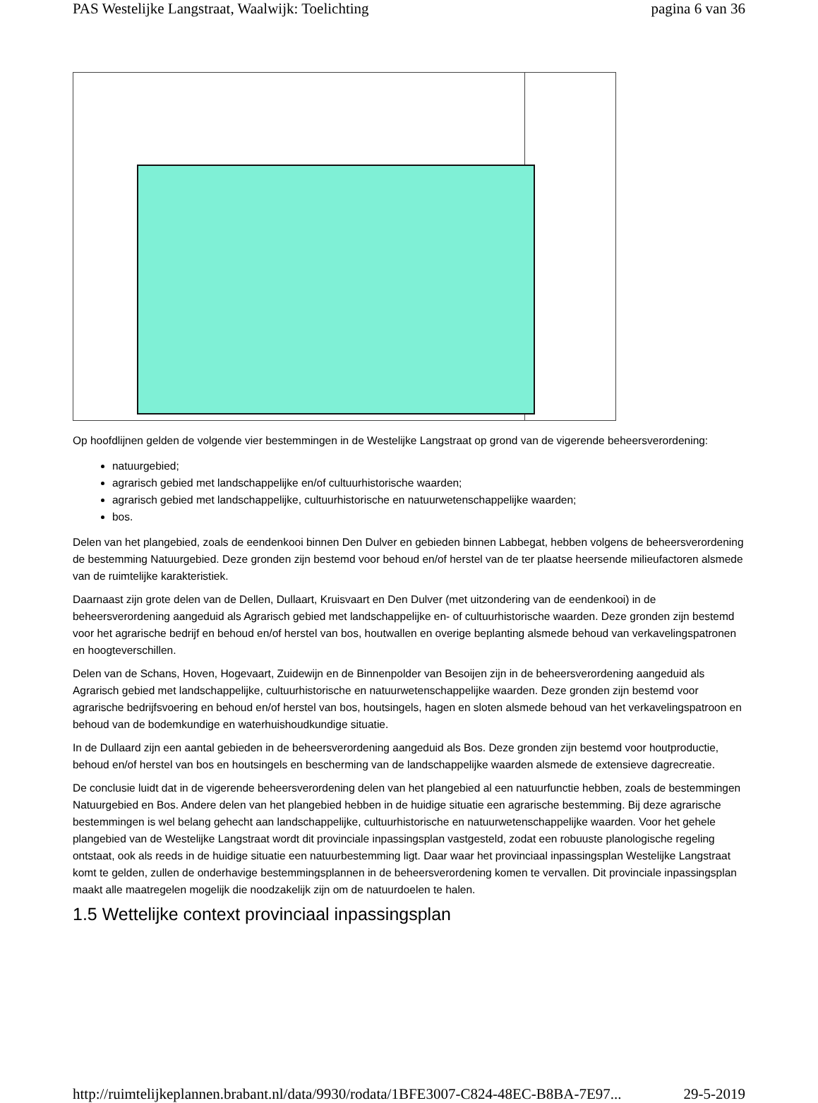PAS Westelijke Langstraat, Waalwijk: Toelichting pagina 6 van 36
Op hoofdlijnen gelden de volgende vier bestemmingen in de Westelijke Langstraat op grond van de vigerende beheersverordening:
natuurgebied;
agrarisch gebied met landschappelijke en/of cultuurhistorische waarden;
agrarisch gebied met landschappelijke, cultuurhistorische en natuurwetenschappelijke waarden;
bos.
Delen van het plangebied, zoals de eendenkooi binnen Den Dulver en gebieden binnen Labbegat, hebben volgens de beheersverordening de bestemming Natuurgebied. Deze gronden zijn bestemd voor behoud en/of herstel van de ter plaatse heersende milieufactoren alsmede van de ruimtelijke karakteristiek.
Daarnaast zijn grote delen van de Dellen, Dullaart, Kruisvaart en Den Dulver (met uitzondering van de eendenkooi) in de beheersverordening aangeduid als Agrarisch gebied met landschappelijke en- of cultuurhistorische waarden. Deze gronden zijn bestemd voor het agrarische bedrijf en behoud en/of herstel van bos, houtwallen en overige beplanting alsmede behoud van verkavelingspatronen en hoogteverschillen.
Delen van de Schans, Hoven, Hogevaart, Zuidewijn en de Binnenpolder van Besoijen zijn in de beheersverordening aangeduid als Agrarisch gebied met landschappelijke, cultuurhistorische en natuurwetenschappelijke waarden. Deze gronden zijn bestemd voor agrarische bedrijfsvoering en behoud en/of herstel van bos, houtsingels, hagen en sloten alsmede behoud van het verkavelingspatroon en behoud van de bodemkundige en waterhuishoudkundige situatie.
In de Dullaard zijn een aantal gebieden in de beheersverordening aangeduid als Bos. Deze gronden zijn bestemd voor houtproductie, behoud en/of herstel van bos en houtsingels en bescherming van de landschappelijke waarden alsmede de extensieve dagrecreatie.
De conclusie luidt dat in de vigerende beheersverordening delen van het plangebied al een natuurfunctie hebben, zoals de bestemmingen Natuurgebied en Bos. Andere delen van het plangebied hebben in de huidige situatie een agrarische bestemming. Bij deze agrarische bestemmingen is wel belang gehecht aan landschappelijke, cultuurhistorische en natuurwetenschappelijke waarden. Voor het gehele plangebied van de Westelijke Langstraat wordt dit provinciale inpassingsplan vastgesteld, zodat een robuuste planologische regeling ontstaat, ook als reeds in de huidige situatie een natuurbestemming ligt. Daar waar het provinciaal inpassingsplan Westelijke Langstraat komt te gelden, zullen de onderhavige bestemmingsplannen in de beheersverordening komen te vervallen. Dit provinciale inpassingsplan maakt alle maatregelen mogelijk die noodzakelijk zijn om de natuurdoelen te halen.
1.5 Wettelijke context provinciaal inpassingsplan
http://ruimtelijkeplannen.brabant.nl/data/9930/rodata/1BFE3007-C824-48EC-B8BA-7E97... 29-5-2019